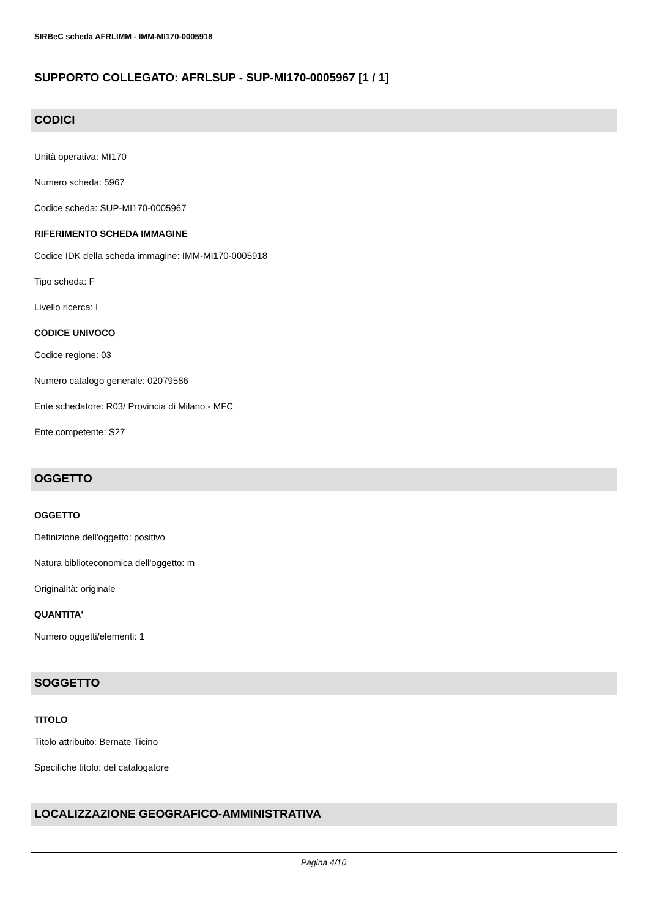SIRBeC scheda AFRLIMM - IMM-MI170-0005918
SUPPORTO COLLEGATO: AFRLSUP - SUP-MI170-0005967 [1 / 1]
CODICI
Unità operativa: MI170
Numero scheda: 5967
Codice scheda: SUP-MI170-0005967
RIFERIMENTO SCHEDA IMMAGINE
Codice IDK della scheda immagine: IMM-MI170-0005918
Tipo scheda: F
Livello ricerca: I
CODICE UNIVOCO
Codice regione: 03
Numero catalogo generale: 02079586
Ente schedatore: R03/ Provincia di Milano - MFC
Ente competente: S27
OGGETTO
OGGETTO
Definizione dell'oggetto: positivo
Natura biblioteconomica dell'oggetto: m
Originalità: originale
QUANTITA'
Numero oggetti/elementi: 1
SOGGETTO
TITOLO
Titolo attribuito: Bernate Ticino
Specifiche titolo: del catalogatore
LOCALIZZAZIONE GEOGRAFICO-AMMINISTRATIVA
Pagina 4/10